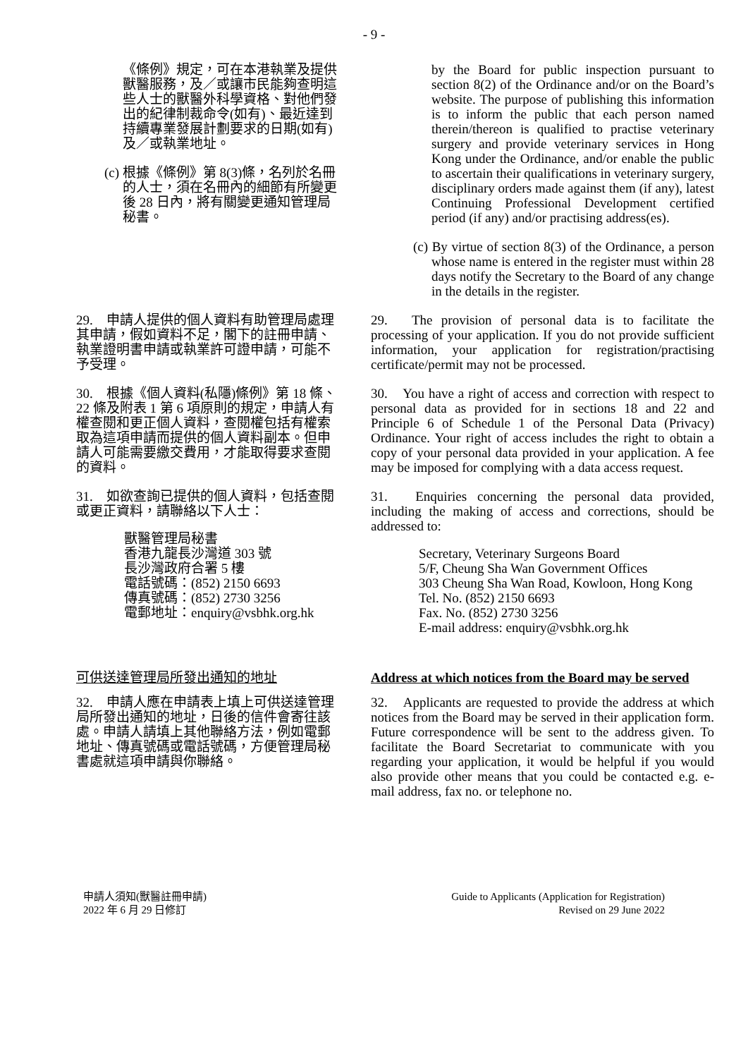- 9 -
《條例》規定，可在本港執業及提供獸醫服務，及／或讓市民能夠查明這些人士的獸醫外科學資格、對他們發出的紀律制裁命令(如有)、最近達到持續專業發展計劃要求的日期(如有)及／或執業地址。
(c) 根據《條例》第 8(3)條，名列於名冊的人士，須在名冊內的細節有所變更後 28 日內，將有關變更通知管理局秘書。
by the Board for public inspection pursuant to section 8(2) of the Ordinance and/or on the Board’s website. The purpose of publishing this information is to inform the public that each person named therein/thereon is qualified to practise veterinary surgery and provide veterinary services in Hong Kong under the Ordinance, and/or enable the public to ascertain their qualifications in veterinary surgery, disciplinary orders made against them (if any), latest Continuing Professional Development certified period (if any) and/or practising address(es).
(c) By virtue of section 8(3) of the Ordinance, a person whose name is entered in the register must within 28 days notify the Secretary to the Board of any change in the details in the register.
29.　申請人提供的個人資料有助管理局處理其申請，假如資料不足，閣下的註冊申請、執業證明書申請或執業許可證申請，可能不予受理。
29.　The provision of personal data is to facilitate the processing of your application. If you do not provide sufficient information, your application for registration/practising certificate/permit may not be processed.
30.　根據《個人資料(私隱)條例》第 18 條、22 條及附表 1 第 6 項原則的規定，申請人有權查閱和更正個人資料，查閱權包括有權索取為這項申請而提供的個人資料副本。但申請人可能需要繳交費用，才能取得要求查閱的資料。
30.　You have a right of access and correction with respect to personal data as provided for in sections 18 and 22 and Principle 6 of Schedule 1 of the Personal Data (Privacy) Ordinance. Your right of access includes the right to obtain a copy of your personal data provided in your application. A fee may be imposed for complying with a data access request.
31.　如欲查詢已提供的個人資料，包括查閱或更正資料，請聯絡以下人士：
獸醫管理局秘書
香港九龍長沙灣道 303 號
長沙灣政府合署 5 樓
電話號碼：(852) 2150 6693
傳真號碼：(852) 2730 3256
電郵地址：enquiry@vsbhk.org.hk
31.　Enquiries concerning the personal data provided, including the making of access and corrections, should be addressed to:
Secretary, Veterinary Surgeons Board
5/F, Cheung Sha Wan Government Offices
303 Cheung Sha Wan Road, Kowloon, Hong Kong
Tel. No. (852) 2150 6693
Fax. No. (852) 2730 3256
E-mail address: enquiry@vsbhk.org.hk
可供送達管理局所發出通知的地址
32.　申請人應在申請表上填上可供送達管理局所發出通知的地址，日後的信件會寄往該處。申請人請填上其他聯絡方法，例如電郵地址、傳真號碼或電話號碼，方便管理局秘書處就這項申請與你聯絡。
Address at which notices from the Board may be served
32.　Applicants are requested to provide the address at which notices from the Board may be served in their application form. Future correspondence will be sent to the address given. To facilitate the Board Secretariat to communicate with you regarding your application, it would be helpful if you would also provide other means that you could be contacted e.g. e-mail address, fax no. or telephone no.
申請人須知(獸醫註冊申請)
2022 年 6 月 29 日修訂
Guide to Applicants (Application for Registration)
Revised on 29 June 2022